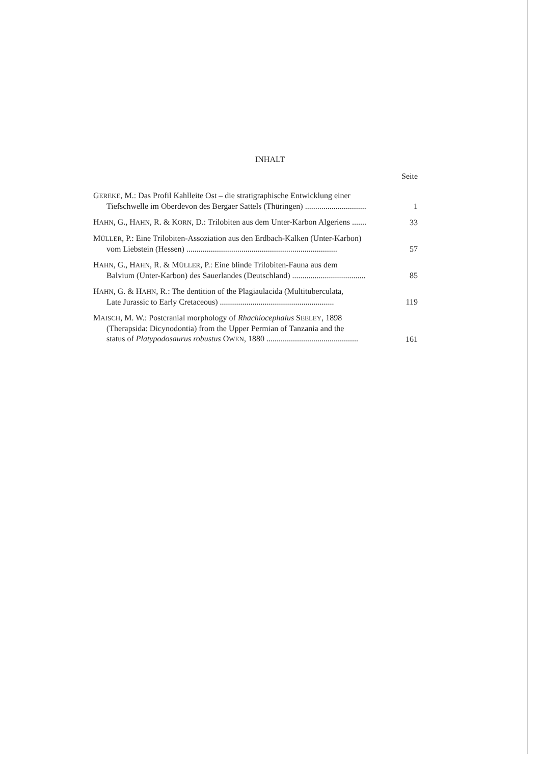INHALT
Seite
GEREKE, M.: Das Profil Kahlleite Ost – die stratigraphische Entwicklung einer
Tiefschwelle im Oberdevon des Bergaer Sattels (Thüringen) ..............................
1
HAHN, G., HAHN, R. & KORN, D.: Trilobiten aus dem Unter-Karbon Algeriens .......
33
MÜLLER, P.: Eine Trilobiten-Assoziation aus den Erdbach-Kalken (Unter-Karbon)
vom Liebstein (Hessen) ..........................................................................
57
HAHN, G., HAHN, R. & MÜLLER, P.: Eine blinde Trilobiten-Fauna aus dem
Balvium (Unter-Karbon) des Sauerlandes (Deutschland) ....................................
85
HAHN, G. & HAHN, R.: The dentition of the Plagiaulacida (Multituberculata,
Late Jurassic to Early Cretaceous) ........................................................
119
MAISCH, M. W.: Postcranial morphology of Rhachiocephalus SEELEY, 1898
(Therapsida: Dicynodontia) from the Upper Permian of Tanzania and the
status of Platypodosaurus robustus OWEN, 1880 .............................................
161